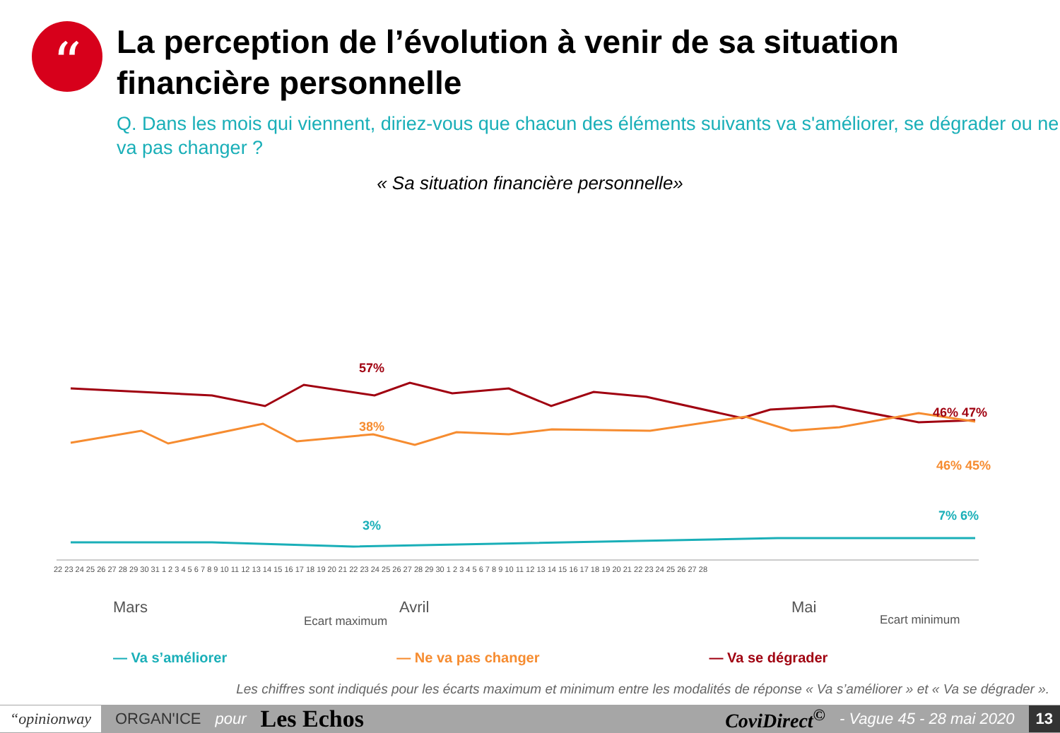“
La perception de l’évolution à venir de sa situation financière personnelle
Q. Dans les mois qui viennent, diriez-vous que chacun des éléments suivants va s'améliorer, se dégrader ou ne va pas changer ?
« Sa situation financière personnelle»
57%
38%
3%
46% 47%
46% 45%
7% 6%
22 23 24 25 26 27 28 29 30 31 1 2 3 4 5 6 7 8 9 10 11 12 13 14 15 16 17 18 19 20 21 22 23 24 25 26 27 28 29 30 1 2 3 4 5 6 7 8 9 10 11 12 13 14 15 16 17 18 19 20 21 22 23 24 25 26 27 28
Mars
Avril
Mai
Ecart maximum
Ecart minimum
— Va s’améliorer — Ne va pas changer — Va se dégrader
Les chiffres sont indiqués pour les écarts maximum et minimum entre les modalités de réponse « Va s’améliorer » et « Va se dégrader ».
“opinionway ORGAN'ICE pour Les Echos CoviDirect<sup>©</sup> - Vague 45 - 28 mai 2020 13